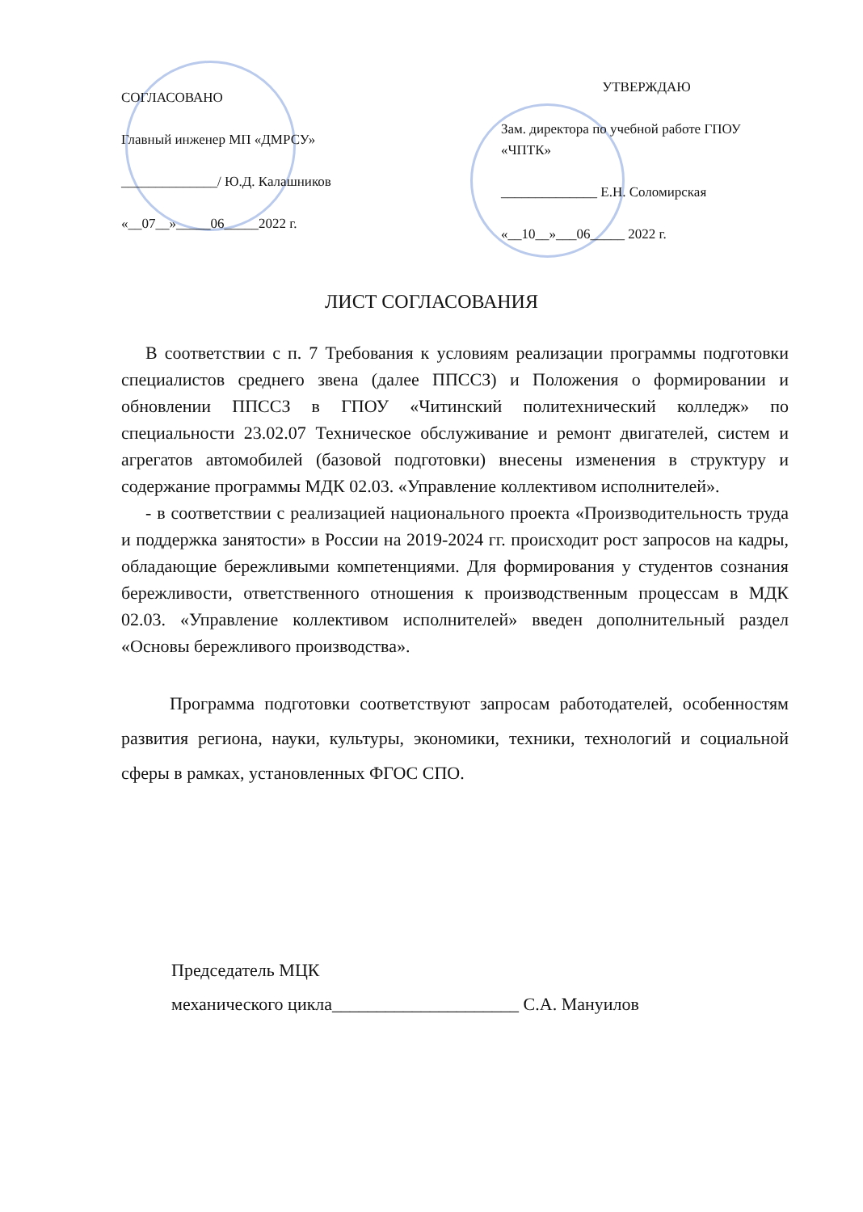СОГЛАСОВАНО
Главный инженер МП «ДМРСУ»
______________/ Ю.Д. Калашников
«__07__»_____06_____2022 г.
УТВЕРЖДАЮ
Зам. директора по учебной работе ГПОУ «ЧПТК»
______________ Е.Н. Соломирская
«__10__»___06_____ 2022 г.
ЛИСТ СОГЛАСОВАНИЯ
В соответствии с п. 7 Требования к условиям реализации программы подготовки специалистов среднего звена (далее ППССЗ) и Положения о формировании и обновлении ППССЗ в ГПОУ «Читинский политехнический колледж» по специальности 23.02.07 Техническое обслуживание и ремонт двигателей, систем и агрегатов автомобилей (базовой подготовки) внесены изменения в структуру и содержание программы МДК 02.03. «Управление коллективом исполнителей».
- в соответствии с реализацией национального проекта «Производительность труда и поддержка занятости» в России на 2019-2024 гг. происходит рост запросов на кадры, обладающие бережливыми компетенциями. Для формирования у студентов сознания бережливости, ответственного отношения к производственным процессам в МДК 02.03. «Управление коллективом исполнителей» введен дополнительный раздел «Основы бережливого производства».
Программа подготовки соответствуют запросам работодателей, особенностям развития региона, науки, культуры, экономики, техники, технологий и социальной сферы в рамках, установленных ФГОС СПО.
Председатель МЦК
механического цикла_____________________ С.А. Мануилов